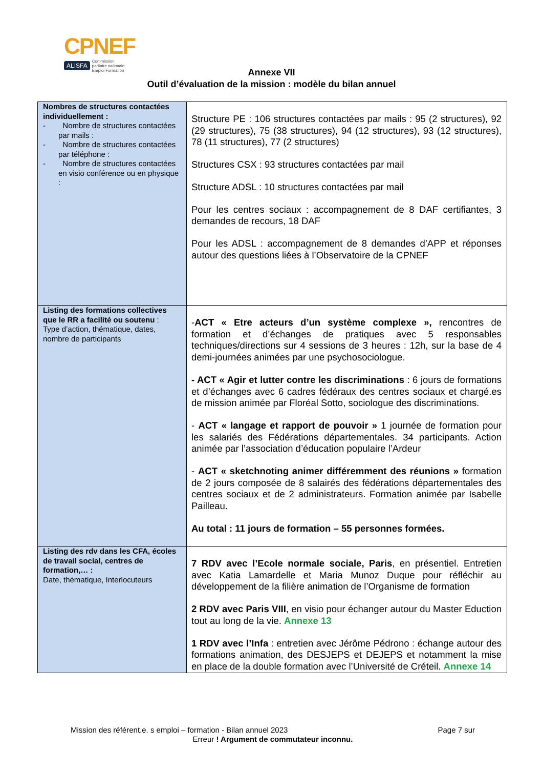CPNEF
ALISFA Commission
paritaire nationale
Emploi Formation
Annexe VII
Outil d’évaluation de la mission : modèle du bilan annuel
| Nombres de structures contactées individuellement : - Nombre de structures contactées par mails : - Nombre de structures contactées par téléphone : - Nombre de structures contactées en visio conférence ou en physique : | Structure PE : 106 structures contactées par mails : 95 (2 structures), 92 (29 structures), 75 (38 structures), 94 (12 structures), 93 (12 structures), 78 (11 structures), 77 (2 structures) Structures CSX : 93 structures contactées par mail Structure ADSL : 10 structures contactées par mail Pour les centres sociaux : accompagnement de 8 DAF certifiantes, 3 demandes de recours, 18 DAF Pour les ADSL : accompagnement de 8 demandes d’APP et réponses autour des questions liées à l’Observatoire de la CPNEF |
| Listing des formations collectives que le RR a facilité ou soutenu : Type d’action, thématique, dates, nombre de participants | - ACT « Etre acteurs d’un système complexe », rencontres de formation et d’échanges de pratiques avec 5 responsables techniques/directions sur 4 sessions de 3 heures : 12h, sur la base de 4 demi-journées animées par une psychosociologue. - ACT « Agir et lutter contre les discriminations : 6 jours de formations et d’échanges avec 6 cadres fédéraux des centres sociaux et chargé.es de mission animée par Floréal Sotto, sociologue des discriminations. - ACT « langage et rapport de pouvoir » 1 journée de formation pour les salariés des Fédérations départementales. 34 participants. Action animée par l’association d’éducation populaire l’Ardeur - ACT « sketchnoting animer différemment des réunions » formation de 2 jours composée de 8 salairés des fédérations départementales des centres sociaux et de 2 administrateurs. Formation animée par Isabelle Pailleau. Au total : 11 jours de formation – 55 personnes formées. |
| Listing des rdv dans les CFA, écoles de travail social, centres de formation,… : Date, thématique, Interlocuteurs | 7 RDV avec l’Ecole normale sociale, Paris , en présentiel. Entretien avec Katia Lamardelle et Maria Munoz Duque pour réfléchir au développement de la filière animation de l’Organisme de formation 2 RDV avec Paris VIII , en visio pour échanger autour du Master Eduction tout au long de la vie. Annexe 13 1 RDV avec l’Infa : entretien avec Jérôme Pédrono : échange autour des formations animation, des DESJEPS et DEJEPS et notamment la mise en place de la double formation avec l’Université de Créteil. Annexe 14 |
Mission des référent.e. s emploi – formation - Bilan annuel 2023 Page 7 sur
Erreur ! Argument de commutateur inconnu.